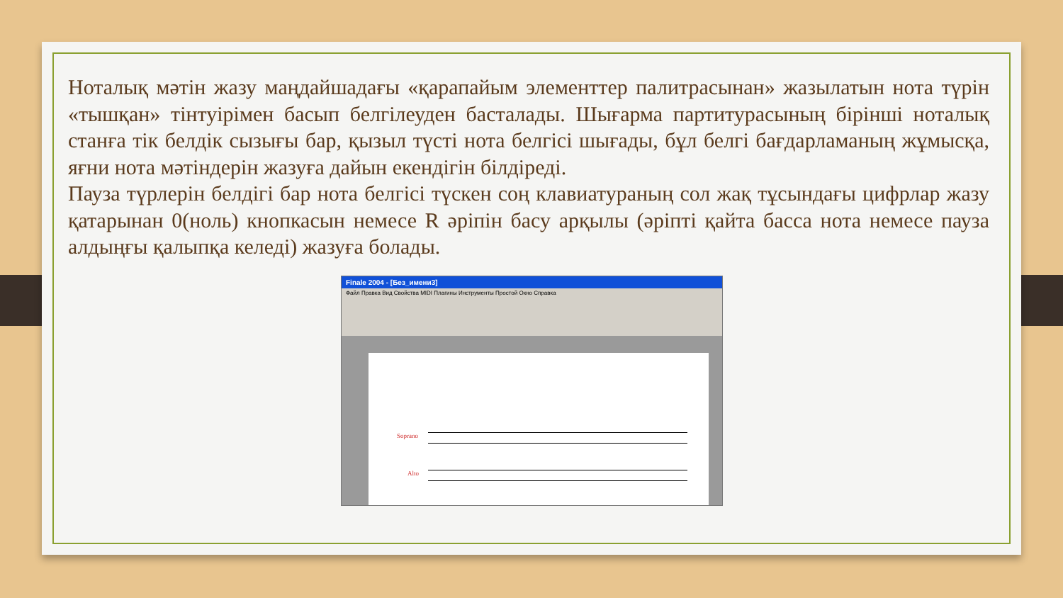Ноталық мәтін жазу маңдайшадағы «қарапайым элементтер палитрасынан» жазылатын нота түрін «тышқан» тінтуірімен басып белгілеуден басталады. Шығарма партитурасының бірінші ноталық станға тік белдік сызығы бар, қызыл түсті нота белгісі шығады, бұл белгі бағдарламаның жұмысқа, яғни нота мәтіндерін жазуға дайын екендігін білдіреді.
Пауза түрлерін белдігі бар нота белгісі түскен соң клавиатураның сол жақ тұсындағы цифрлар жазу қатарынан 0(ноль) кнопкасын немесе R әріпін басу арқылы (әріпті қайта басса нота немесе пауза алдыңғы қалыпқа келеді) жазуға болады.
Finale 2004 - [Без_имени3]
Файл Правка Вид Свойства MIDI Плагины Инструменты Простой Окно Справка
Soprano
Alto